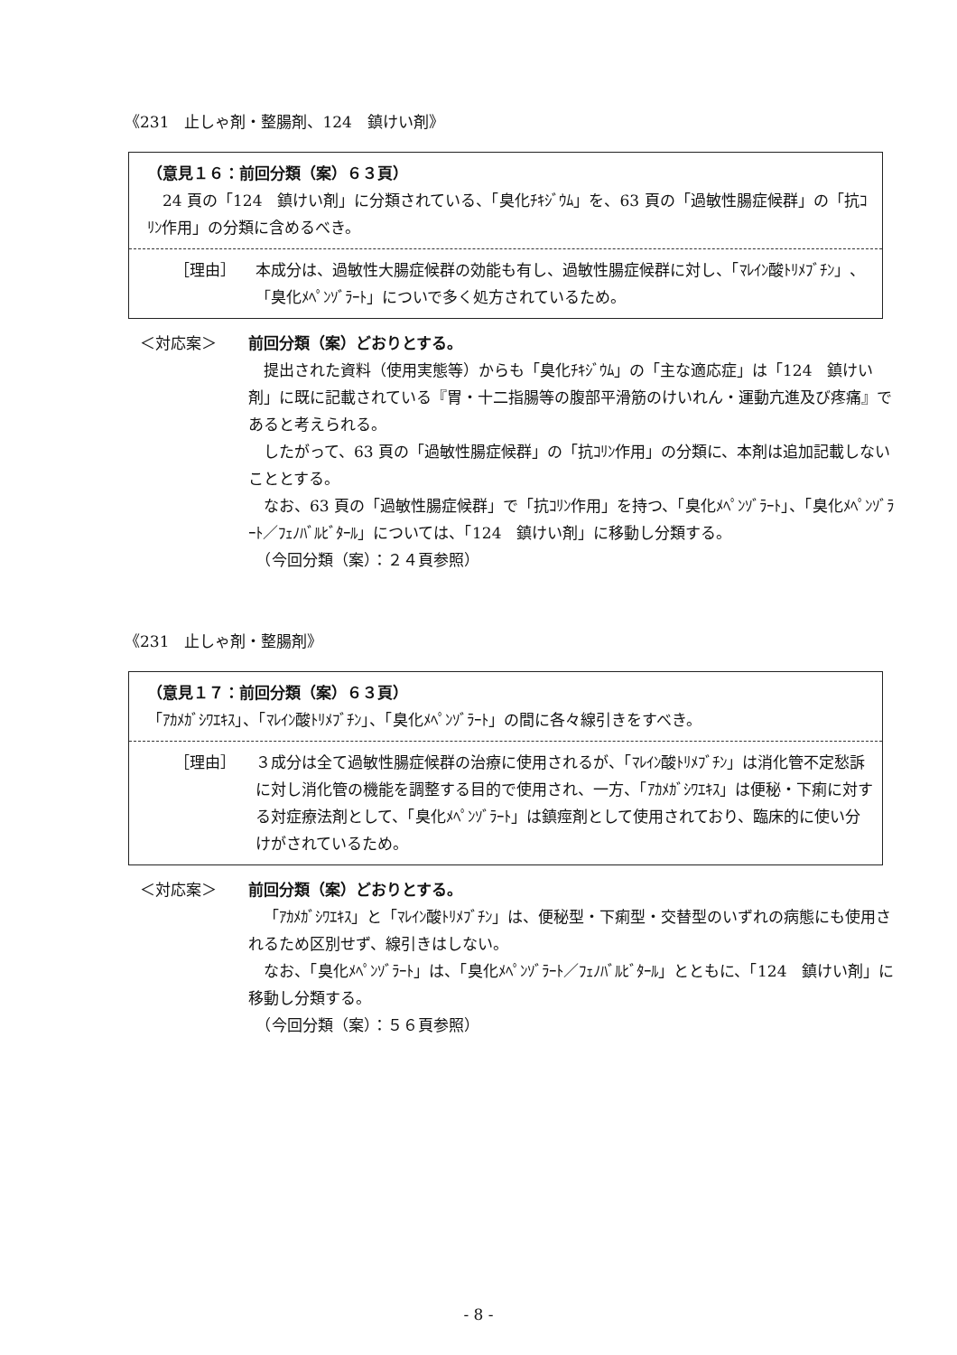《231　止しゃ剤・整腸剤、124　鎮けい剤》
（意見１６：前回分類（案）６３頁）
24 頁の「124　鎮けい剤」に分類されている、「臭化ﾁｷｼﾞｳﾑ」を、63 頁の「過敏性腸症候群」の「抗ｺﾘﾝ作用」の分類に含めるべき。
［理由］ 本成分は、過敏性大腸症候群の効能も有し、過敏性腸症候群に対し、「ﾏﾚｲﾝ酸ﾄﾘﾒﾌﾞﾁﾝ」、「臭化ﾒﾍﾟﾝｿﾞﾗｰﾄ」についで多く処方されているため。
＜対応案＞ 前回分類（案）どおりとする。
提出された資料（使用実態等）からも「臭化ﾁｷｼﾞｳﾑ」の「主な適応症」は「124　鎮けい剤」に既に記載されている『胃・十二指腸等の腹部平滑筋のけいれん・運動亢進及び疼痛』であると考えられる。
したがって、63 頁の「過敏性腸症候群」の「抗ｺﾘﾝ作用」の分類に、本剤は追加記載しないこととする。
なお、63 頁の「過敏性腸症候群」で「抗ｺﾘﾝ作用」を持つ、「臭化ﾒﾍﾟﾝｿﾞﾗｰﾄ」、「臭化ﾒﾍﾟﾝｿﾞﾗｰﾄ／ﾌｪﾉﾊﾞﾙﾋﾞﾀｰﾙ」については、「124　鎮けい剤」に移動し分類する。
　（今回分類（案）：２４頁参照）
《231　止しゃ剤・整腸剤》
（意見１７：前回分類（案）６３頁）
「ｱｶﾒｶﾞｼﾜｴｷｽ」、「ﾏﾚｲﾝ酸ﾄﾘﾒﾌﾞﾁﾝ」、「臭化ﾒﾍﾟﾝｿﾞﾗｰﾄ」の間に各々線引きをすべき。
［理由］ ３成分は全て過敏性腸症候群の治療に使用されるが、「ﾏﾚｲﾝ酸ﾄﾘﾒﾌﾞﾁﾝ」は消化管不定愁訴に対し消化管の機能を調整する目的で使用され、一方、「ｱｶﾒｶﾞｼﾜｴｷｽ」は便秘・下痢に対する対症療法剤として、「臭化ﾒﾍﾟﾝｿﾞﾗｰﾄ」は鎮痙剤として使用されており、臨床的に使い分けがされているため。
＜対応案＞ 前回分類（案）どおりとする。
「ｱｶﾒｶﾞｼﾜｴｷｽ」と「ﾏﾚｲﾝ酸ﾄﾘﾒﾌﾞﾁﾝ」は、便秘型・下痢型・交替型のいずれの病態にも使用されるため区別せず、線引きはしない。
なお、「臭化ﾒﾍﾟﾝｿﾞﾗｰﾄ」は、「臭化ﾒﾍﾟﾝｿﾞﾗｰﾄ／ﾌｪﾉﾊﾞﾙﾋﾞﾀｰﾙ」とともに、「124　鎮けい剤」に移動し分類する。
　（今回分類（案）：５６頁参照）
- 8 -